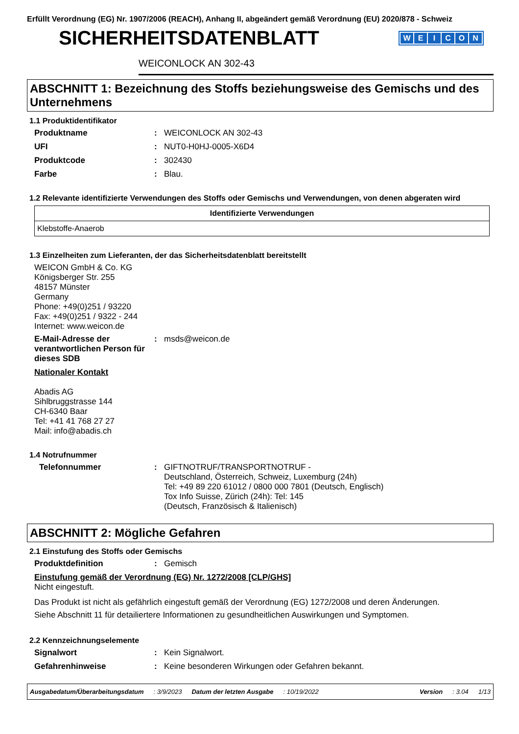Erfüllt Verordnung (EG) Nr. 1907/2006 (REACH), Anhang II, abgeändert gemäß Verordnung (EU) 2020/878 - Schweiz
SICHERHEITSDATENBLATT
WEICON
WEICONLOCK AN 302-43
ABSCHNITT 1: Bezeichnung des Stoffs beziehungsweise des Gemischs und des Unternehmens
1.1 Produktidentifikator
Produktname : WEICONLOCK AN 302-43
UFI : NUT0-H0HJ-0005-X6D4
Produktcode : 302430
Farbe : Blau.
1.2 Relevante identifizierte Verwendungen des Stoffs oder Gemischs und Verwendungen, von denen abgeraten wird
| Identifizierte Verwendungen |
| --- |
| Klebstoffe-Anaerob |
1.3 Einzelheiten zum Lieferanten, der das Sicherheitsdatenblatt bereitstellt
WEICON GmbH & Co. KG
Königsberger Str. 255
48157 Münster
Germany
Phone: +49(0)251 / 93220
Fax: +49(0)251 / 9322 - 244
Internet: www.weicon.de
E-Mail-Adresse der verantwortlichen Person für dieses SDB
: msds@weicon.de
Nationaler Kontakt
Abadis AG
Sihlbruggstrasse 144
CH-6340 Baar
Tel: +41 41 768 27 27
Mail: info@abadis.ch
1.4 Notrufnummer
Telefonnummer : GIFTNOTRUF/TRANSPORTNOTRUF -
Deutschland, Österreich, Schweiz, Luxemburg (24h)
Tel: +49 89 220 61012 / 0800 000 7801 (Deutsch, Englisch)
Tox Info Suisse, Zürich (24h): Tel: 145
(Deutsch, Französisch & Italienisch)
ABSCHNITT 2: Mögliche Gefahren
2.1 Einstufung des Stoffs oder Gemischs
Produktdefinition : Gemisch
Einstufung gemäß der Verordnung (EG) Nr. 1272/2008 [CLP/GHS]
Nicht eingestuft.
Das Produkt ist nicht als gefährlich eingestuft gemäß der Verordnung (EG) 1272/2008 und deren Änderungen.
Siehe Abschnitt 11 für detailiertere Informationen zu gesundheitlichen Auswirkungen und Symptomen.
2.2 Kennzeichnungselemente
Signalwort : Kein Signalwort.
Gefahrenhinweise : Keine besonderen Wirkungen oder Gefahren bekannt.
Ausgabedatum/Überarbeitungsdatum : 3/9/2023 Datum der letzten Ausgabe : 10/19/2022 Version : 3.04 1/13